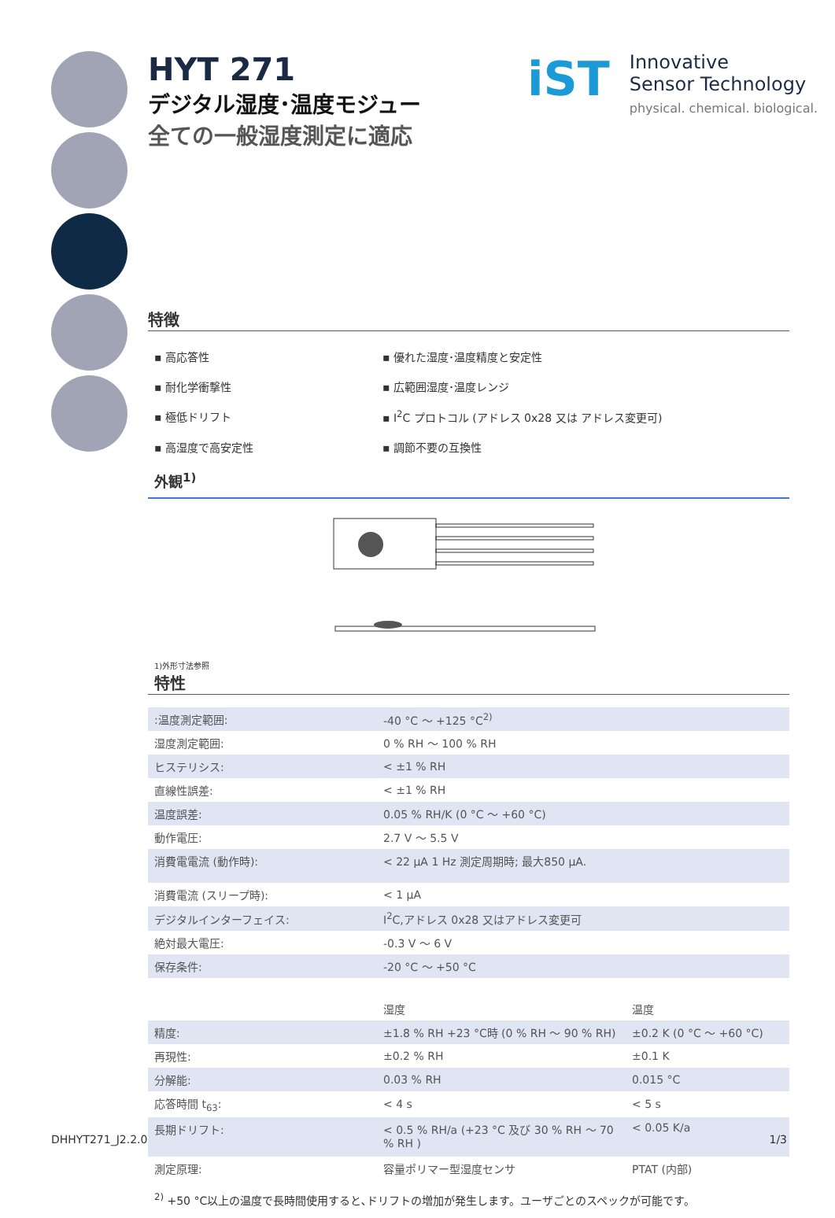iST Innovative
Sensor Technology
physical. chemical. biological.
HYT 271
デジタル湿度･温度モジュー
全ての一般湿度測定に適応
特徴
▪ 高応答性
▪ 優れた湿度･温度精度と安定性
▪ 耐化学衝撃性
▪ 広範囲湿度･温度レンジ
▪ 極低ドリフト
▪ I<sup>2</sup>C プロトコル (アドレス 0x28 又は アドレス変更可)
▪ 高湿度で高安定性
▪ 調節不要の互換性
外観<sup>1)</sup>
1)外形寸法参照
特性
| :温度測定範囲: | -40 °C ～ +125 °C<sup>2)</sup> |
| 湿度測定範囲: | 0 % RH ～ 100 % RH |
| ヒステリシス: | < ±1 % RH |
| 直線性誤差: | < ±1 % RH |
| 温度誤差: | 0.05 % RH/K (0 °C ～ +60 °C) |
| 動作電圧: | 2.7 V ～ 5.5 V |
| 消費電電流 (動作時): | < 22 µA 1 Hz 測定周期時; 最大850 µA. |
| 消費電流 (スリープ時): | < 1 µA |
| デジタルインターフェイス: | I<sup>2</sup>C,アドレス 0x28 又はアドレス変更可 |
| 絶対最大電圧: | -0.3 V ～ 6 V |
| 保存条件: | -20 °C ～ +50 °C |
| | 湿度 | 温度 |
| --- | --- | --- |
| 精度: | ±1.8 % RH +23 °C時 (0 % RH ～ 90 % RH) | ±0.2 K (0 °C ～ +60 °C) |
| 再現性: | ±0.2 % RH | ±0.1 K |
| 分解能: | 0.03 % RH | 0.015 °C |
| 応答時間 t<sub>63</sub>: | < 4 s | < 5 s |
| 長期ドリフト: | < 0.5 % RH/a (+23 °C 及び 30 % RH ～ 70 % RH ) | < 0.05 K/a |
| 測定原理: | 容量ポリマー型湿度センサ | PTAT (内部) |
<sup>2)</sup> +50 °C以上の温度で長時間使用すると､ドリフトの増加が発生します。ユーザごとのスペックが可能です。
DHHYT271_J2.2.0 1/3